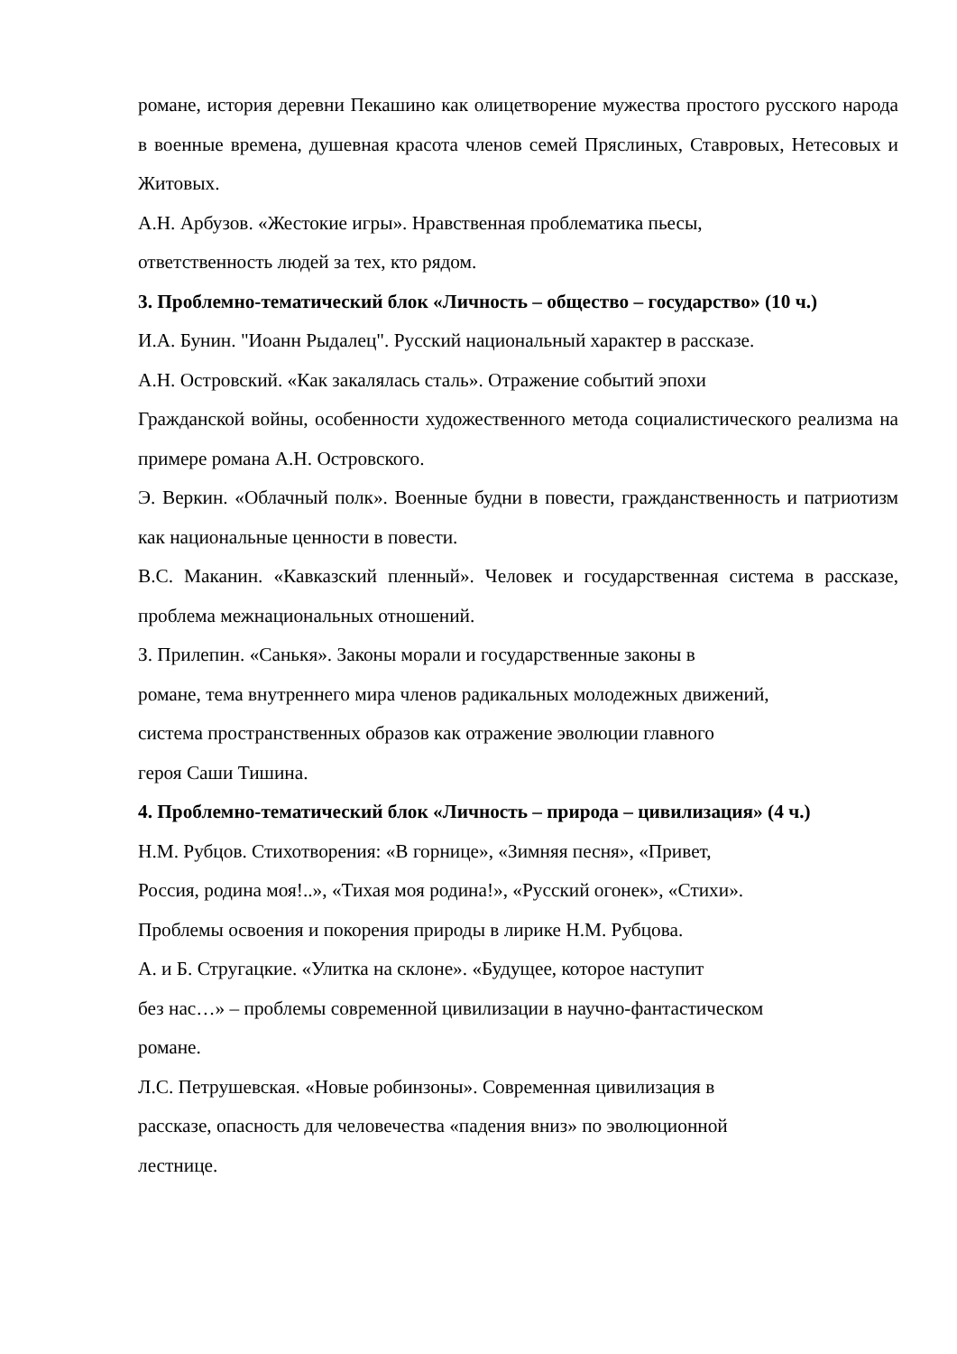романе, история деревни Пекашино как олицетворение мужества простого русского народа в военные времена, душевная красота членов семей Пряслиных, Ставровых, Нетесовых и Житовых.
А.Н. Арбузов. «Жестокие игры». Нравственная проблематика пьесы,
ответственность людей за тех, кто рядом.
3. Проблемно-тематический блок «Личность – общество – государство» (10 ч.)
И.А. Бунин. "Иоанн Рыдалец". Русский национальный характер в рассказе.
А.Н. Островский. «Как закалялась сталь». Отражение событий эпохи
Гражданской войны, особенности художественного метода социалистического реализма на примере романа А.Н. Островского.
Э. Веркин. «Облачный полк». Военные будни в повести, гражданственность и патриотизм как национальные ценности в повести.
В.С. Маканин. «Кавказский пленный». Человек и государственная система в рассказе, проблема межнациональных отношений.
З. Прилепин. «Санькя». Законы морали и государственные законы в
романе, тема внутреннего мира членов радикальных молодежных движений,
система пространственных образов как отражение эволюции главного
героя Саши Тишина.
4. Проблемно-тематический блок «Личность – природа – цивилизация» (4 ч.)
Н.М. Рубцов. Стихотворения: «В горнице», «Зимняя песня», «Привет,
Россия, родина моя!..», «Тихая моя родина!», «Русский огонек», «Стихи».
Проблемы освоения и покорения природы в лирике Н.М. Рубцова.
А. и Б. Стругацкие. «Улитка на склоне». «Будущее, которое наступит
без нас…» – проблемы современной цивилизации в научно-фантастическом
романе.
Л.С. Петрушевская. «Новые робинзоны». Современная цивилизация в
рассказе, опасность для человечества «падения вниз» по эволюционной
лестнице.